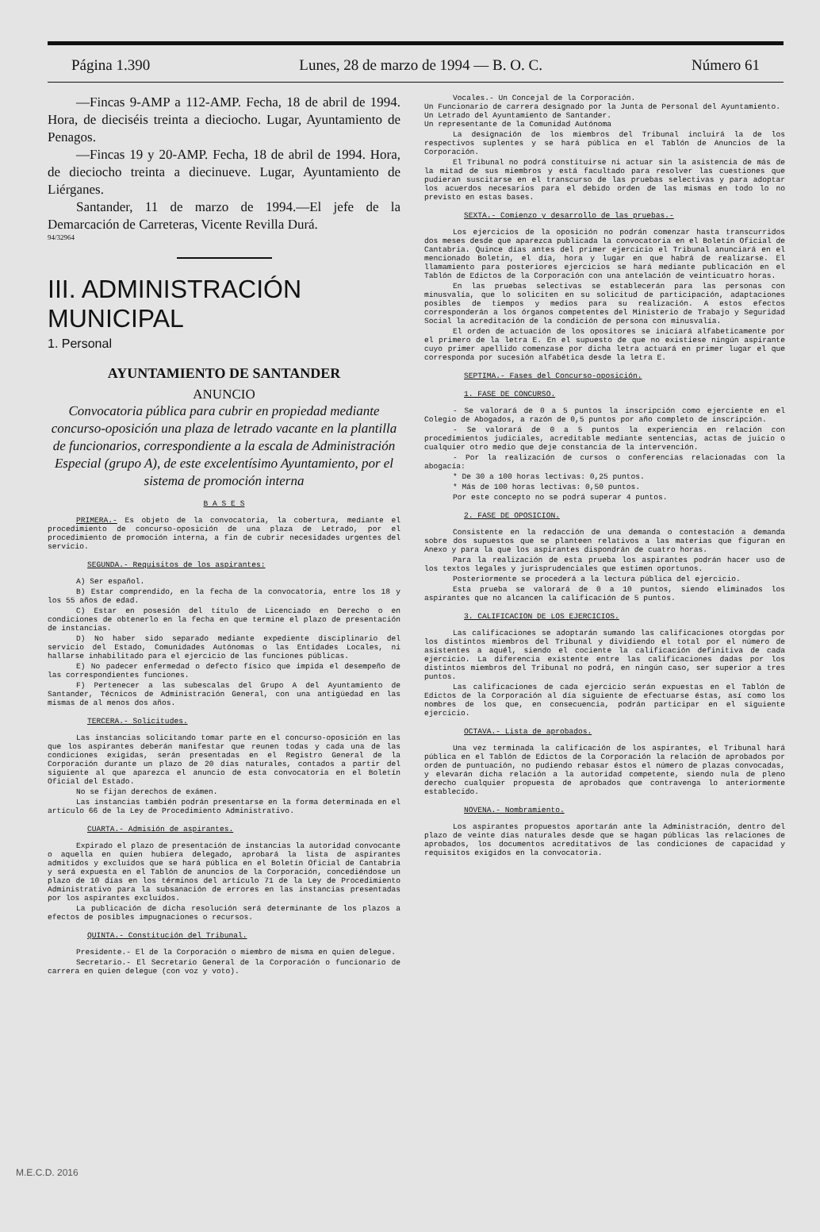Página 1.390 Lunes, 28 de marzo de 1994 — B. O. C. Número 61
—Fincas 9-AMP a 112-AMP. Fecha, 18 de abril de 1994. Hora, de dieciséis treinta a dieciocho. Lugar, Ayuntamiento de Penagos.
—Fincas 19 y 20-AMP. Fecha, 18 de abril de 1994. Hora, de dieciocho treinta a diecinueve. Lugar, Ayuntamiento de Liérganes.
Santander, 11 de marzo de 1994.—El jefe de la Demarcación de Carreteras, Vicente Revilla Durá.
94/32964
III. ADMINISTRACIÓN MUNICIPAL
1. Personal
AYUNTAMIENTO DE SANTANDER
ANUNCIO
Convocatoria pública para cubrir en propiedad mediante concurso-oposición una plaza de letrado vacante en la plantilla de funcionarios, correspondiente a la escala de Administración Especial (grupo A), de este excelentísimo Ayuntamiento, por el sistema de promoción interna
B A S E S
PRIMERA.- Es objeto de la convocatoria, la cobertura, mediante el procedimiento de concurso-oposición de una plaza de Letrado, por el procedimiento de promoción interna, a fin de cubrir necesidades urgentes del servicio.
SEGUNDA.- Requisitos de los aspirantes:
A) Ser español.
B) Estar comprendido, en la fecha de la convocatoria, entre los 18 y los 55 años de edad.
C) Estar en posesión del título de Licenciado en Derecho o en condiciones de obtenerlo en la fecha en que termine el plazo de presentación de instancias.
D) No haber sido separado mediante expediente disciplinario del servicio del Estado, Comunidades Autónomas o las Entidades Locales, ni hallarse inhabilitado para el ejercicio de las funciones públicas.
E) No padecer enfermedad o defecto físico que impida el desempeño de las correspondientes funciones.
F) Pertenecer a las subescalas del Grupo A del Ayuntamiento de Santander, Técnicos de Administración General, con una antigüedad en las mismas de al menos dos años.
TERCERA.- Solicitudes.
Las instancias solicitando tomar parte en el concurso-oposición en las que los aspirantes deberán manifestar que reunen todas y cada una de las condiciones exigidas, serán presentadas en el Registro General de la Corporación durante un plazo de 20 días naturales, contados a partir del siguiente al que aparezca el anuncio de esta convocatoria en el Boletín Oficial del Estado.
No se fijan derechos de exámen.
Las instancias también podrán presentarse en la forma determinada en el artículo 66 de la Ley de Procedimiento Administrativo.
CUARTA.- Admisión de aspirantes.
Expirado el plazo de presentación de instancias la autoridad convocante o aquella en quien hubiera delegado, aprobará la lista de aspirantes admitidos y excluídos que se hará pública en el Boletín Oficial de Cantabria y será expuesta en el Tablón de anuncios de la Corporación, concediéndose un plazo de 10 días en los términos del artículo 71 de la Ley de Procedimiento Administrativo para la subsanación de errores en las instancias presentadas por los aspirantes excluídos.
La publicación de dicha resolución será determinante de los plazos a efectos de posibles impugnaciones o recursos.
QUINTA.- Constitución del Tribunal.
Presidente.- El de la Corporación o miembro de misma en quien delegue.
Secretario.- El Secretario General de la Corporación o funcionario de carrera en quien delegue (con voz y voto).
Vocales.- Un Concejal de la Corporación.
Un Funcionario de carrera designado por la Junta de Personal del Ayuntamiento.
Un Letrado del Ayuntamiento de Santander.
Un representante de la Comunidad Autónoma
La designación de los miembros del Tribunal incluirá la de los respectivos suplentes y se hará pública en el Tablón de Anuncios de la Corporación.
El Tribunal no podrá constituirse ni actuar sin la asistencia de más de la mitad de sus miembros y está facultado para resolver las cuestiones que pudieran suscitarse en el transcurso de las pruebas selectivas y para adoptar los acuerdos necesarios para el debido orden de las mismas en todo lo no previsto en estas bases.
SEXTA.- Comienzo y desarrollo de las pruebas.-
Los ejercicios de la oposición no podrán comenzar hasta transcurridos dos meses desde que aparezca publicada la convocatoria en el Boletín Oficial de Cantabria. Quince días antes del primer ejercicio el Tribunal anunciará en el mencionado Boletín, el día, hora y lugar en que habrá de realizarse. El llamamiento para posteriores ejercicios se hará mediante publicación en el Tablón de Edictos de la Corporación con una antelación de veinticuatro horas.
En las pruebas selectivas se establecerán para las personas con minusvalía, que lo soliciten en su solicitud de participación, adaptaciones posibles de tiempos y medios para su realización. A estos efectos corresponderán a los órganos competentes del Ministerio de Trabajo y Seguridad Social la acreditación de la condición de persona con minusvalía.
El orden de actuación de los opositores se iniciará alfabeticamente por el primero de la letra E. En el supuesto de que no existiese ningún aspirante cuyo primer apellido comenzase por dicha letra actuará en primer lugar el que corresponda por sucesión alfabética desde la letra E.
SEPTIMA.- Fases del Concurso-oposición.
1. FASE DE CONCURSO.
- Se valorará de 0 a 5 puntos la inscripción como ejerciente en el Colegio de Abogados, a razón de 0,5 puntos por año completo de inscripción.
- Se valorará de 0 a 5 puntos la experiencia en relación con procedimientos judiciales, acreditable mediante sentencias, actas de juicio o cualquier otro medio que deje constancia de la intervención.
- Por la realización de cursos o conferencias relacionadas con la abogacía:
* De 30 a 100 horas lectivas: 0,25 puntos.
* Más de 100 horas lectivas: 0,50 puntos.
Por este concepto no se podrá superar 4 puntos.
2. FASE DE OPOSICION.
Consistente en la redacción de una demanda o contestación a demanda sobre dos supuestos que se planteen relativos a las materias que figuran en Anexo y para la que los aspirantes dispondrán de cuatro horas.
Para la realización de esta prueba los aspirantes podrán hacer uso de los textos legales y jurisprudenciales que estimen oportunos.
Posteriormente se procederá a la lectura pública del ejercicio.
Esta prueba se valorará de 0 a 10 puntos, siendo eliminados los aspirantes que no alcancen la calificación de 5 puntos.
3. CALIFICACION DE LOS EJERCICIOS.
Las calificaciones se adoptarán sumando las calificaciones otorgdas por los distintos miembros del Tribunal y dividiendo el total por el número de asistentes a aquél, siendo el cociente la calificación definitiva de cada ejercicio. La diferencia existente entre las calificaciones dadas por los distintos miembros del Tribunal no podrá, en ningún caso, ser superior a tres puntos.
Las calificaciones de cada ejercicio serán expuestas en el Tablón de Edictos de la Corporación al día siguiente de efectuarse éstas, así como los nombres de los que, en consecuencia, podrán participar en el siguiente ejercicio.
OCTAVA.- Lista de aprobados.
Una vez terminada la calificación de los aspirantes, el Tribunal hará pública en el Tablón de Edictos de la Corporación la relación de aprobados por orden de puntuación, no pudiendo rebasar éstos el número de plazas convocadas, y elevarán dicha relación a la autoridad competente, siendo nula de pleno derecho cualquier propuesta de aprobados que contravenga lo anteriormente establecido.
NOVENA.- Nombramiento.
Los aspirantes propuestos aportarán ante la Administración, dentro del plazo de veinte días naturales desde que se hagan públicas las relaciones de aprobados, los documentos acreditativos de las condiciones de capacidad y requisitos exigidos en la convocatoria.
M.E.C.D. 2016